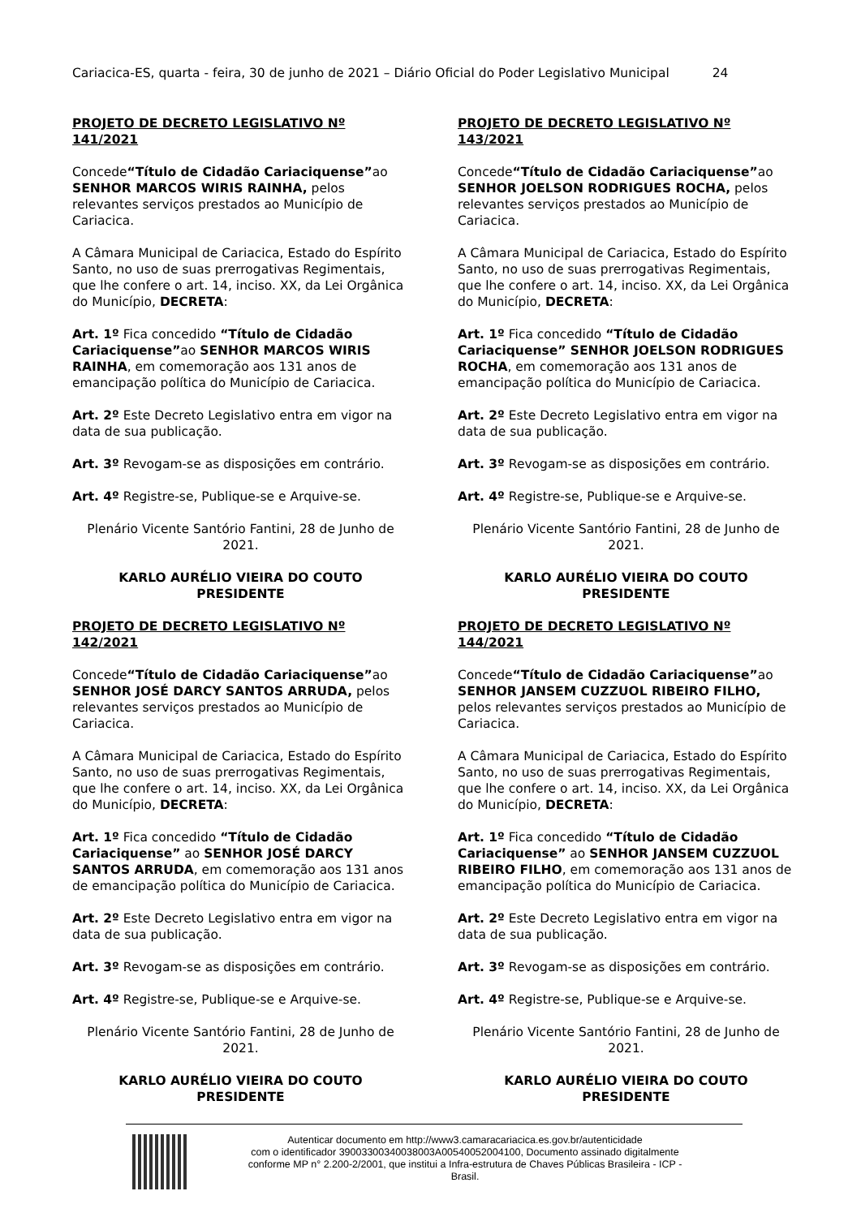Cariacica-ES, quarta - feira, 30 de junho de 2021 – Diário Oficial do Poder Legislativo Municipal 24
PROJETO DE DECRETO LEGISLATIVO Nº 141/2021
Concede“Título de Cidadão Cariaciquense”ao SENHOR MARCOS WIRIS RAINHA, pelos relevantes serviços prestados ao Município de Cariacica.
A Câmara Municipal de Cariacica, Estado do Espírito Santo, no uso de suas prerrogativas Regimentais, que lhe confere o art. 14, inciso. XX, da Lei Orgânica do Município, DECRETA:
Art. 1º Fica concedido “Título de Cidadão Cariaciquense”ao SENHOR MARCOS WIRIS RAINHA, em comemoração aos 131 anos de emancipação política do Município de Cariacica.
Art. 2º Este Decreto Legislativo entra em vigor na data de sua publicação.
Art. 3º Revogam-se as disposições em contrário.
Art. 4º Registre-se, Publique-se e Arquive-se.
Plenário Vicente Santório Fantini, 28 de Junho de 2021.
KARLO AURÉLIO VIEIRA DO COUTO
PRESIDENTE
PROJETO DE DECRETO LEGISLATIVO Nº 142/2021
Concede“Título de Cidadão Cariaciquense”ao SENHOR JOSÉ DARCY SANTOS ARRUDA, pelos relevantes serviços prestados ao Município de Cariacica.
A Câmara Municipal de Cariacica, Estado do Espírito Santo, no uso de suas prerrogativas Regimentais, que lhe confere o art. 14, inciso. XX, da Lei Orgânica do Município, DECRETA:
Art. 1º Fica concedido “Título de Cidadão Cariaciquense” ao SENHOR JOSÉ DARCY SANTOS ARRUDA, em comemoração aos 131 anos de emancipação política do Município de Cariacica.
Art. 2º Este Decreto Legislativo entra em vigor na data de sua publicação.
Art. 3º Revogam-se as disposições em contrário.
Art. 4º Registre-se, Publique-se e Arquive-se.
Plenário Vicente Santório Fantini, 28 de Junho de 2021.
KARLO AURÉLIO VIEIRA DO COUTO
PRESIDENTE
PROJETO DE DECRETO LEGISLATIVO Nº 143/2021
Concede“Título de Cidadão Cariaciquense”ao SENHOR JOELSON RODRIGUES ROCHA, pelos relevantes serviços prestados ao Município de Cariacica.
A Câmara Municipal de Cariacica, Estado do Espírito Santo, no uso de suas prerrogativas Regimentais, que lhe confere o art. 14, inciso. XX, da Lei Orgânica do Município, DECRETA:
Art. 1º Fica concedido “Título de Cidadão Cariaciquense” SENHOR JOELSON RODRIGUES ROCHA, em comemoração aos 131 anos de emancipação política do Município de Cariacica.
Art. 2º Este Decreto Legislativo entra em vigor na data de sua publicação.
Art. 3º Revogam-se as disposições em contrário.
Art. 4º Registre-se, Publique-se e Arquive-se.
Plenário Vicente Santório Fantini, 28 de Junho de 2021.
KARLO AURÉLIO VIEIRA DO COUTO
PRESIDENTE
PROJETO DE DECRETO LEGISLATIVO Nº 144/2021
Concede“Título de Cidadão Cariaciquense”ao SENHOR JANSEM CUZZUOL RIBEIRO FILHO, pelos relevantes serviços prestados ao Município de Cariacica.
A Câmara Municipal de Cariacica, Estado do Espírito Santo, no uso de suas prerrogativas Regimentais, que lhe confere o art. 14, inciso. XX, da Lei Orgânica do Município, DECRETA:
Art. 1º Fica concedido “Título de Cidadão Cariaciquense” ao SENHOR JANSEM CUZZUOL RIBEIRO FILHO, em comemoração aos 131 anos de emancipação política do Município de Cariacica.
Art. 2º Este Decreto Legislativo entra em vigor na data de sua publicação.
Art. 3º Revogam-se as disposições em contrário.
Art. 4º Registre-se, Publique-se e Arquive-se.
Plenário Vicente Santório Fantini, 28 de Junho de 2021.
KARLO AURÉLIO VIEIRA DO COUTO
PRESIDENTE
Autenticar documento em http://www3.camaracariacica.es.gov.br/autenticidade
com o identificador 39003300340038003A00540052004100, Documento assinado digitalmente
conforme MP n° 2.200-2/2001, que institui a Infra-estrutura de Chaves Públicas Brasileira - ICP -
Brasil.